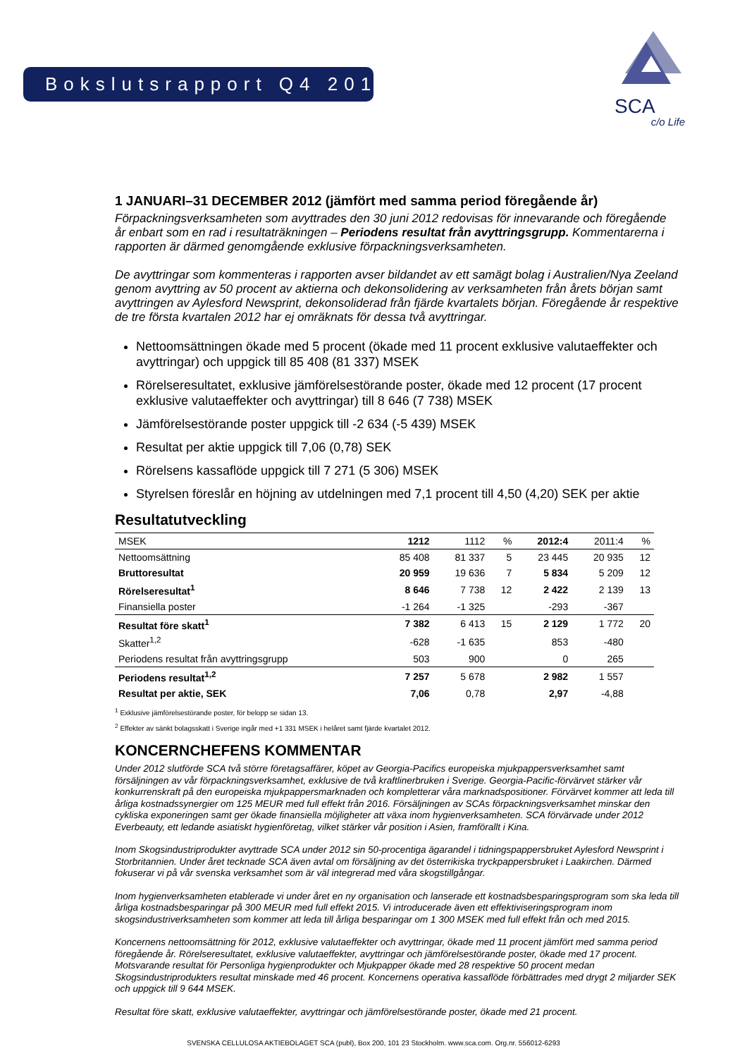Bokslutsrapport Q4 2012
SCA
c/o Life
1 JANUARI–31 DECEMBER 2012 (jämfört med samma period föregående år)
Förpackningsverksamheten som avyttrades den 30 juni 2012 redovisas för innevarande och föregående år enbart som en rad i resultaträkningen – Periodens resultat från avyttringsgrupp. Kommentarerna i rapporten är därmed genomgående exklusive förpackningsverksamheten.
De avyttringar som kommenteras i rapporten avser bildandet av ett samägt bolag i Australien/Nya Zeeland genom avyttring av 50 procent av aktierna och dekonsolidering av verksamheten från årets början samt avyttringen av Aylesford Newsprint, dekonsoliderad från fjärde kvartalets början. Föregående år respektive de tre första kvartalen 2012 har ej omräknats för dessa två avyttringar.
Nettoomsättningen ökade med 5 procent (ökade med 11 procent exklusive valutaeffekter och avyttringar) och uppgick till 85 408 (81 337) MSEK
Rörelseresultatet, exklusive jämförelsestörande poster, ökade med 12 procent (17 procent exklusive valutaeffekter och avyttringar) till 8 646 (7 738) MSEK
Jämförelsestörande poster uppgick till -2 634 (-5 439) MSEK
Resultat per aktie uppgick till 7,06 (0,78) SEK
Rörelsens kassaflöde uppgick till 7 271 (5 306) MSEK
Styrelsen föreslår en höjning av utdelningen med 7,1 procent till 4,50 (4,20) SEK per aktie
Resultatutveckling
| MSEK | 1212 | 1112 | % | 2012:4 | 2011:4 | % |
| --- | --- | --- | --- | --- | --- | --- |
| Nettoomsättning | 85 408 | 81 337 | 5 | 23 445 | 20 935 | 12 |
| Bruttoresultat | 20 959 | 19 636 | 7 | 5 834 | 5 209 | 12 |
| Rörelseresultat<sup>1</sup> | 8 646 | 7 738 | 12 | 2 422 | 2 139 | 13 |
| Finansiella poster | -1 264 | -1 325 | | -293 | -367 | |
| Resultat före skatt<sup>1</sup> | 7 382 | 6 413 | 15 | 2 129 | 1 772 | 20 |
| Skatter<sup>1,2</sup> | -628 | -1 635 | | 853 | -480 | |
| Periodens resultat från avyttringsgrupp | 503 | 900 | | 0 | 265 | |
| Periodens resultat<sup>1,2</sup> | 7 257 | 5 678 | | 2 982 | 1 557 | |
| Resultat per aktie, SEK | 7,06 | 0,78 | | 2,97 | -4,88 | |
<sup>1</sup> Exklusive jämförelsestörande poster, för belopp se sidan 13.
<sup>2</sup> Effekter av sänkt bolagsskatt i Sverige ingår med +1 331 MSEK i helåret samt fjärde kvartalet 2012.
KONCERNCHEFENS KOMMENTAR
Under 2012 slutförde SCA två större företagsaffärer, köpet av Georgia-Pacifics europeiska mjukpappersverksamhet samt försäljningen av vår förpackningsverksamhet, exklusive de två kraftlinerbruken i Sverige. Georgia-Pacific-förvärvet stärker vår konkurrenskraft på den europeiska mjukpappersmarknaden och kompletterar våra marknadspositioner. Förvärvet kommer att leda till årliga kostnadssynergier om 125 MEUR med full effekt från 2016. Försäljningen av SCAs förpackningsverksamhet minskar den cykliska exponeringen samt ger ökade finansiella möjligheter att växa inom hygienverksamheten. SCA förvärvade under 2012 Everbeauty, ett ledande asiatiskt hygienföretag, vilket stärker vår position i Asien, framförallt i Kina.
Inom Skogsindustriprodukter avyttrade SCA under 2012 sin 50-procentiga ägarandel i tidningspappersbruket Aylesford Newsprint i Storbritannien. Under året tecknade SCA även avtal om försäljning av det österrikiska tryckpappersbruket i Laakirchen. Därmed fokuserar vi på vår svenska verksamhet som är väl integrerad med våra skogstillgångar.
Inom hygienverksamheten etablerade vi under året en ny organisation och lanserade ett kostnadsbesparingsprogram som ska leda till årliga kostnadsbesparingar på 300 MEUR med full effekt 2015. Vi introducerade även ett effektiviseringsprogram inom skogsindustriverksamheten som kommer att leda till årliga besparingar om 1 300 MSEK med full effekt från och med 2015.
Koncernens nettoomsättning för 2012, exklusive valutaeffekter och avyttringar, ökade med 11 procent jämfört med samma period föregående år. Rörelseresultatet, exklusive valutaeffekter, avyttringar och jämförelsestörande poster, ökade med 17 procent. Motsvarande resultat för Personliga hygienprodukter och Mjukpapper ökade med 28 respektive 50 procent medan Skogsindustriprodukters resultat minskade med 46 procent. Koncernens operativa kassaflöde förbättrades med drygt 2 miljarder SEK och uppgick till 9 644 MSEK.
Resultat före skatt, exklusive valutaeffekter, avyttringar och jämförelsestörande poster, ökade med 21 procent.
SVENSKA CELLULOSA AKTIEBOLAGET SCA (publ), Box 200, 101 23 Stockholm. www.sca.com. Org.nr. 556012-6293